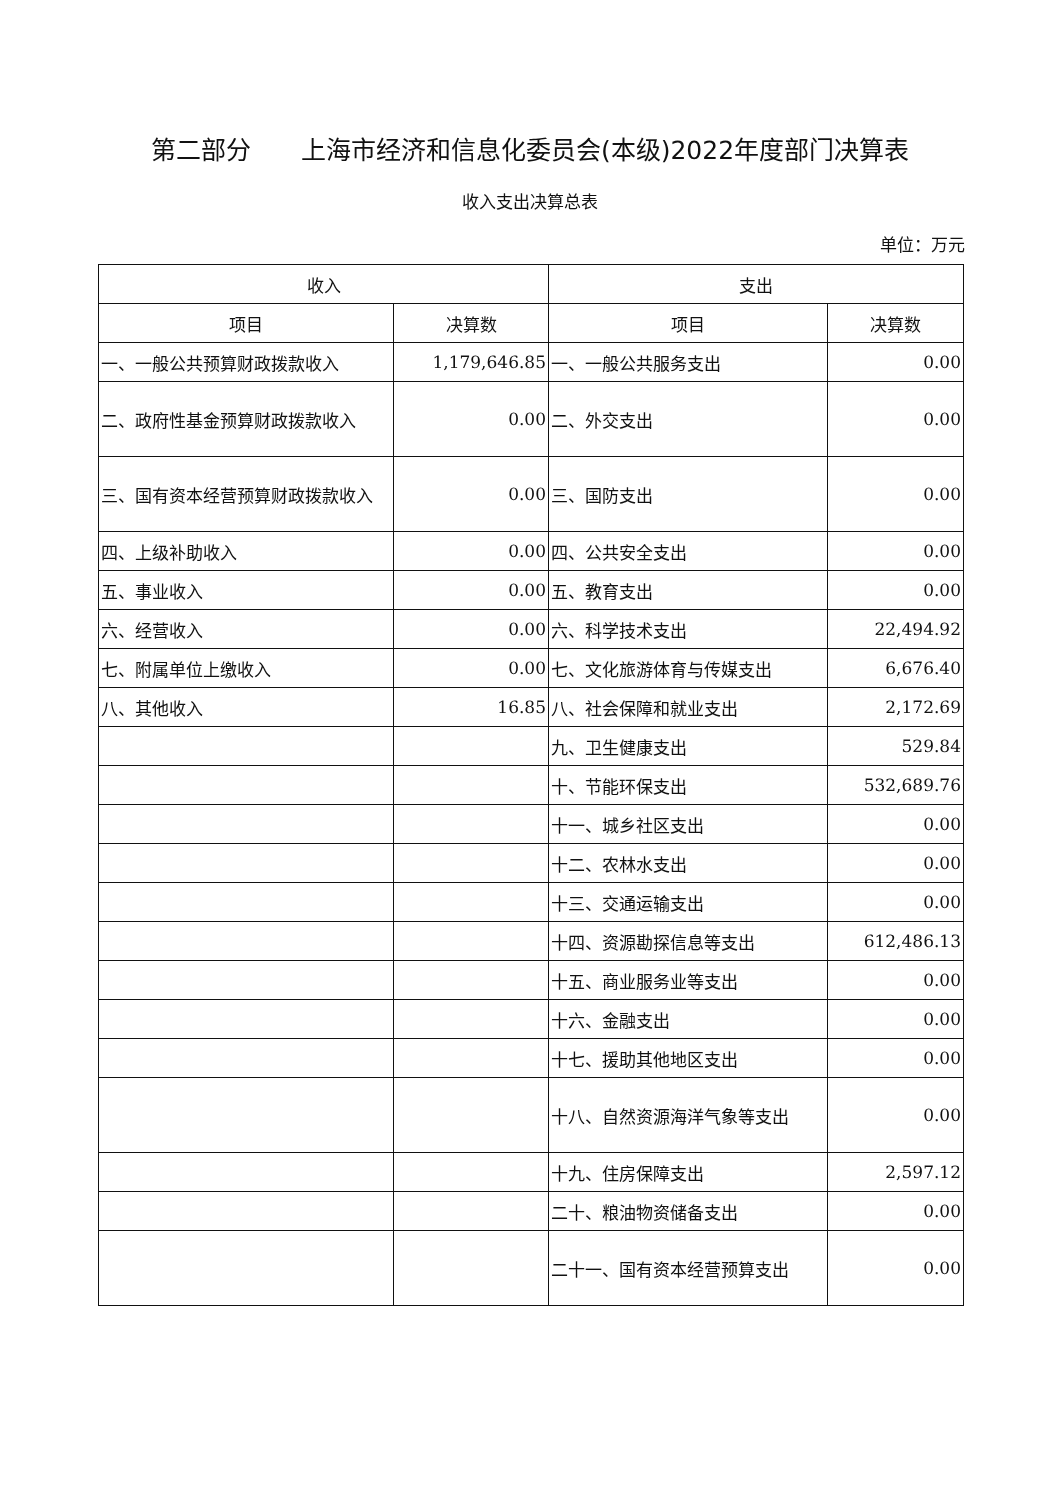第二部分　　上海市经济和信息化委员会(本级)2022年度部门决算表
收入支出决算总表
单位：万元
| 收入 | | 支出 | |
| --- | --- | --- | --- |
| 项目 | 决算数 | 项目 | 决算数 |
| 一、一般公共预算财政拨款收入 | 1,179,646.85 | 一、一般公共服务支出 | 0.00 |
| 二、政府性基金预算财政拨款收入 | 0.00 | 二、外交支出 | 0.00 |
| 三、国有资本经营预算财政拨款收入 | 0.00 | 三、国防支出 | 0.00 |
| 四、上级补助收入 | 0.00 | 四、公共安全支出 | 0.00 |
| 五、事业收入 | 0.00 | 五、教育支出 | 0.00 |
| 六、经营收入 | 0.00 | 六、科学技术支出 | 22,494.92 |
| 七、附属单位上缴收入 | 0.00 | 七、文化旅游体育与传媒支出 | 6,676.40 |
| 八、其他收入 | 16.85 | 八、社会保障和就业支出 | 2,172.69 |
| | | 九、卫生健康支出 | 529.84 |
| | | 十、节能环保支出 | 532,689.76 |
| | | 十一、城乡社区支出 | 0.00 |
| | | 十二、农林水支出 | 0.00 |
| | | 十三、交通运输支出 | 0.00 |
| | | 十四、资源勘探信息等支出 | 612,486.13 |
| | | 十五、商业服务业等支出 | 0.00 |
| | | 十六、金融支出 | 0.00 |
| | | 十七、援助其他地区支出 | 0.00 |
| | | 十八、自然资源海洋气象等支出 | 0.00 |
| | | 十九、住房保障支出 | 2,597.12 |
| | | 二十、粮油物资储备支出 | 0.00 |
| | | 二十一、国有资本经营预算支出 | 0.00 |